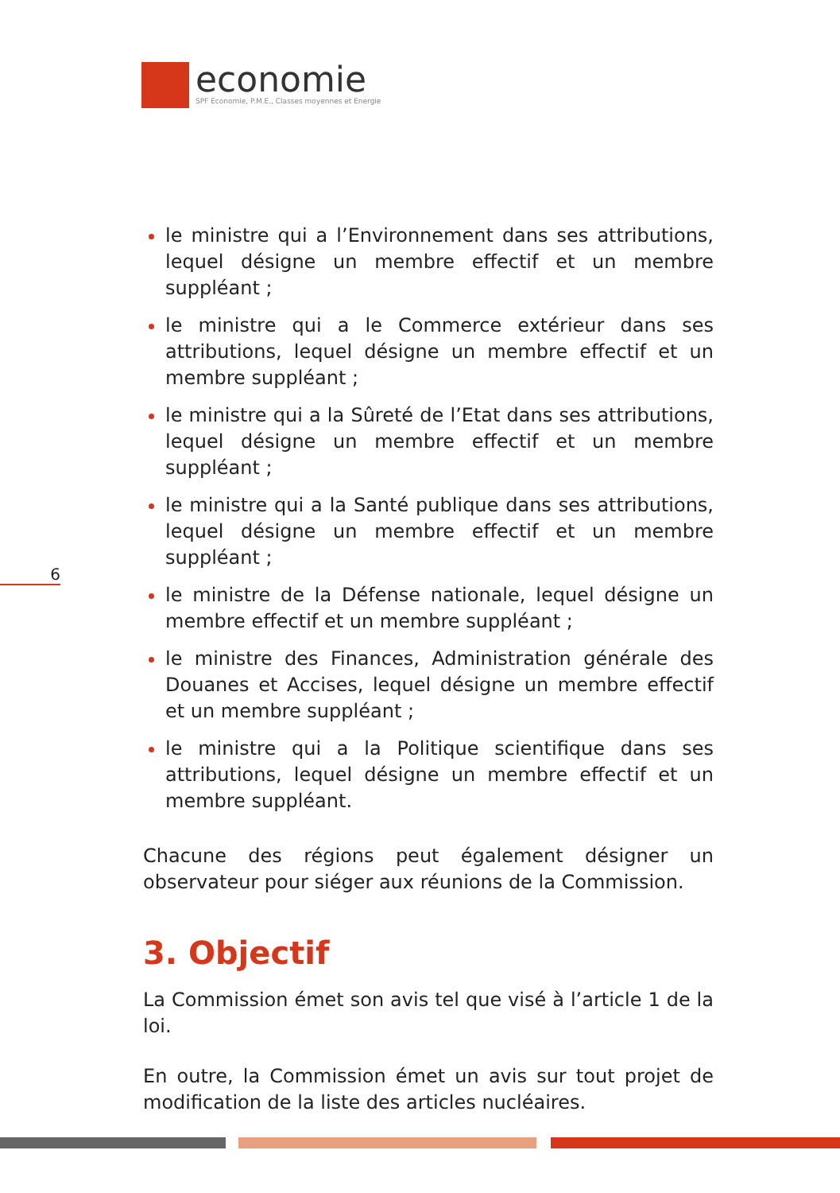economie
SPF Economie, P.M.E., Classes moyennes et Energie
6
le ministre qui a l’Environnement dans ses attributions, lequel désigne un membre effectif et un membre suppléant ;
le ministre qui a le Commerce extérieur dans ses attributions, lequel désigne un membre effectif et un membre suppléant ;
le ministre qui a la Sûreté de l’Etat dans ses attributions, lequel désigne un membre effectif et un membre suppléant ;
le ministre qui a la Santé publique dans ses attributions, lequel désigne un membre effectif et un membre suppléant ;
le ministre de la Défense nationale, lequel désigne un membre effectif et un membre suppléant ;
le ministre des Finances, Administration générale des Douanes et Accises, lequel désigne un membre effectif et un membre suppléant ;
le ministre qui a la Politique scientifique dans ses attributions, lequel désigne un membre effectif et un membre suppléant.
Chacune des régions peut également désigner un observateur pour siéger aux réunions de la Commission.
3. Objectif
La Commission émet son avis tel que visé à l’article 1 de la loi.
En outre, la Commission émet un avis sur tout projet de modification de la liste des articles nucléaires.